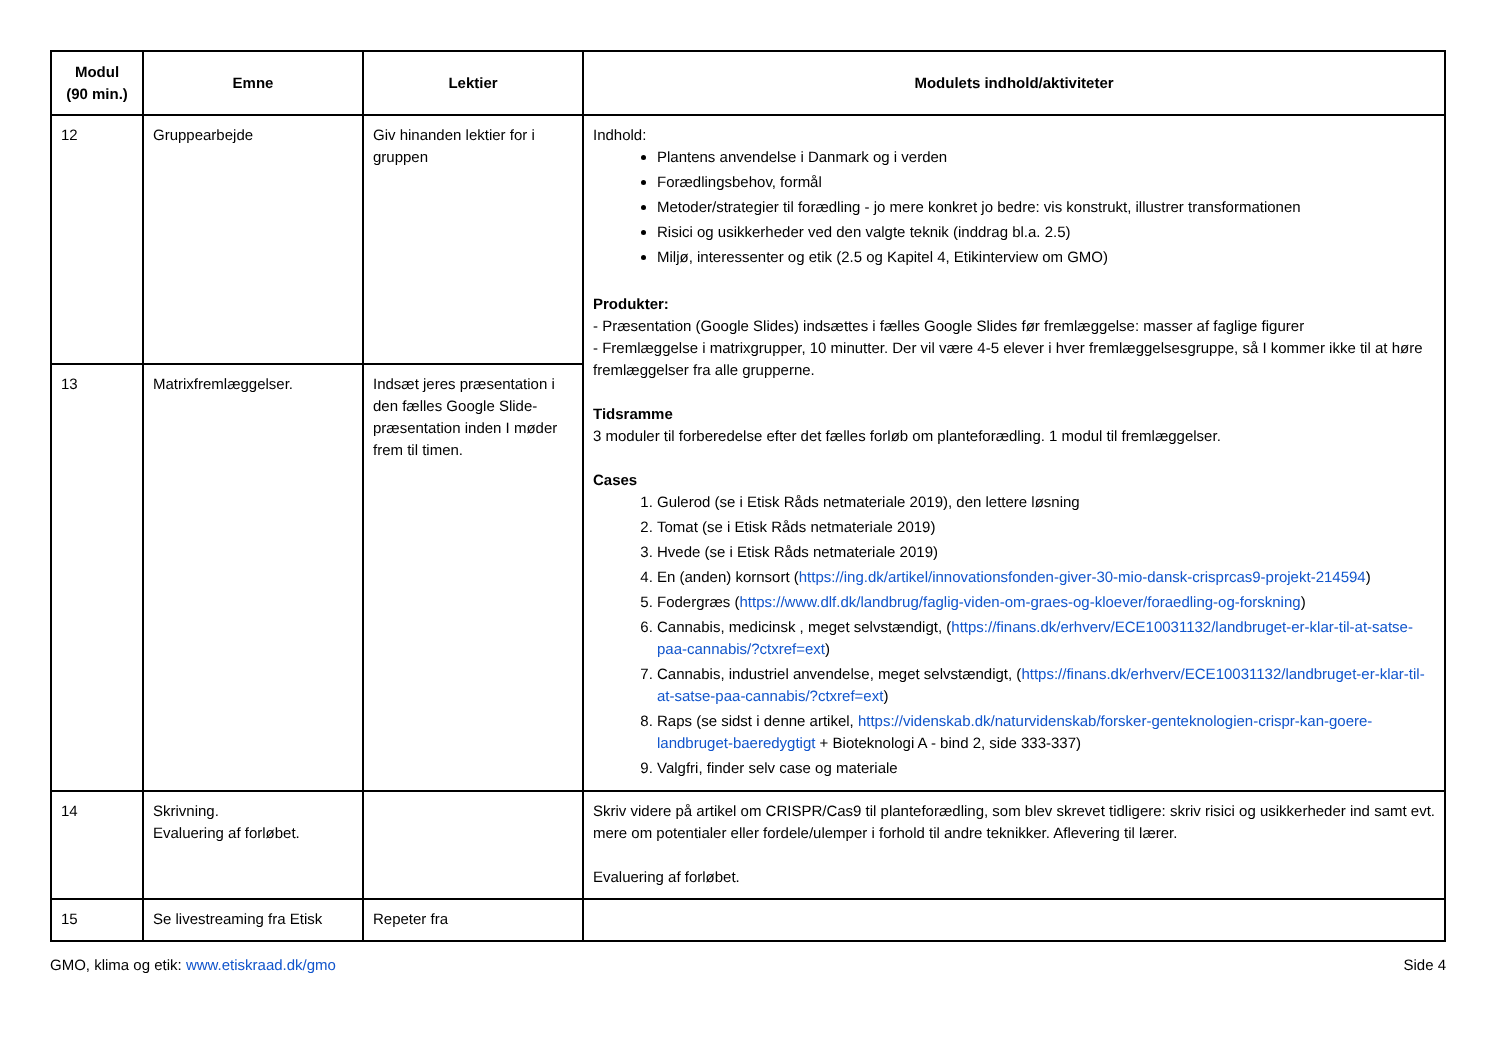| Modul (90 min.) | Emne | Lektier | Modulets indhold/aktiviteter |
| --- | --- | --- | --- |
| 12 | Gruppearbejde | Giv hinanden lektier for i gruppen | Indhold: Plantens anvendelse i Danmark og i verden Forædlingsbehov, formål Metoder/strategier til forædling - jo mere konkret jo bedre: vis konstrukt, illustrer transformationen Risici og usikkerheder ved den valgte teknik (inddrag bl.a. 2.5) Miljø, interessenter og etik (2.5 og Kapitel 4, Etikinterview om GMO) Produkter: - Præsentation (Google Slides) indsættes i fælles Google Slides før fremlæggelse: masser af faglige figurer - Fremlæggelse i matrixgrupper, 10 minutter. Der vil være 4-5 elever i hver fremlæggelsesgruppe, så I kommer ikke til at høre fremlæggelser fra alle grupperne. Tidsramme 3 moduler til forberedelse efter det fælles forløb om planteforædling. 1 modul til fremlæggelser. Cases 1. Gulerod (se i Etisk Råds netmateriale 2019), den lettere løsning 2. Tomat (se i Etisk Råds netmateriale 2019) 3. Hvede (se i Etisk Råds netmateriale 2019) 4. En (anden) kornsort ( https://ing.dk/artikel/innovationsfonden-giver-30-mio-dansk-crisprcas9-projekt-214594 ) 5. Fodergræs ( https://www.dlf.dk/landbrug/faglig-viden-om-graes-og-kloever/foraedling-og-forskning ) 6. Cannabis, medicinsk , meget selvstændigt, ( https://finans.dk/erhverv/ECE10031132/landbruget-er-klar-til-at-satse-paa-cannabis/?ctxref=ext ) 7. Cannabis, industriel anvendelse, meget selvstændigt, ( https://finans.dk/erhverv/ECE10031132/landbruget-er-klar-til-at-satse-paa-cannabis/?ctxref=ext ) 8. Raps (se sidst i denne artikel, https://videnskab.dk/naturvidenskab/forsker-genteknologien-crispr-kan-goere-landbruget-baeredygtigt + Bioteknologi A - bind 2, side 333-337) 9. Valgfri, finder selv case og materiale |
| 13 | Matrixfremlæggelser. | Indsæt jeres præsentation i den fælles Google Slide-præsentation inden I møder frem til timen. | |
| 14 | Skrivning. Evaluering af forløbet. | | Skriv videre på artikel om CRISPR/Cas9 til planteforædling, som blev skrevet tidligere: skriv risici og usikkerheder ind samt evt. mere om potentialer eller fordele/ulemper i forhold til andre teknikker. Aflevering til lærer. Evaluering af forløbet. |
| 15 | Se livestreaming fra Etisk | Repeter fra | |
GMO, klima og etik: www.etiskraad.dk/gmo Side 4